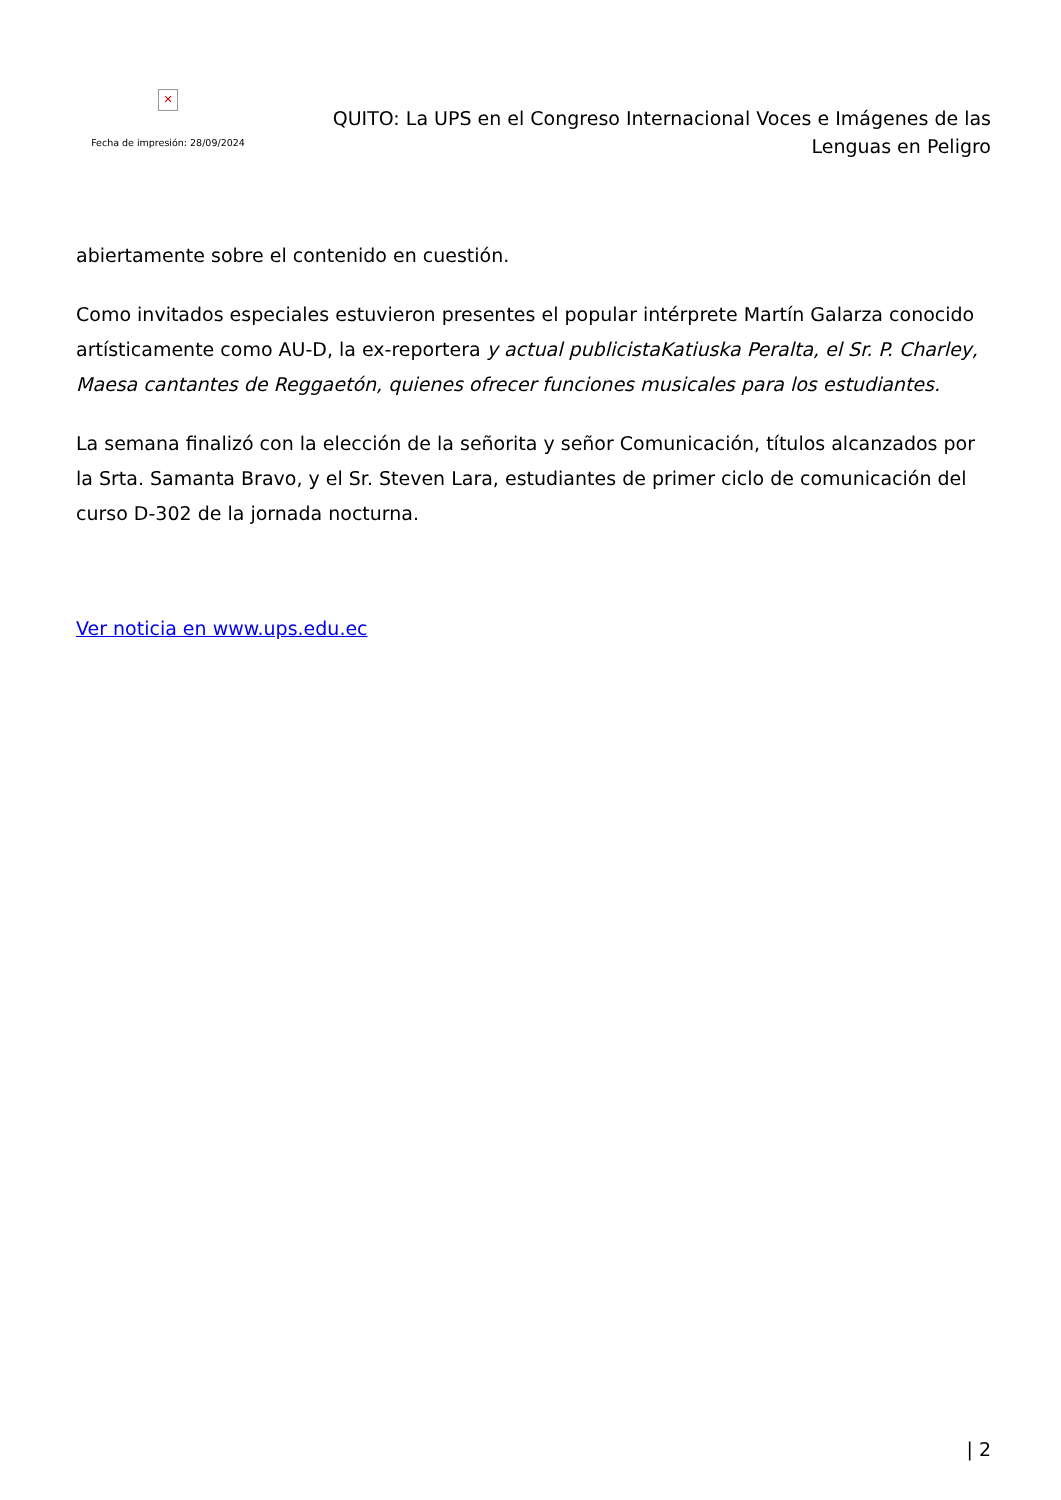✕
Fecha de impresión: 28/09/2024
QUITO: La UPS en el Congreso Internacional Voces e Imágenes de las Lenguas en Peligro
abiertamente sobre el contenido en cuestión.
Como invitados especiales estuvieron presentes el popular intérprete Martín Galarza conocido artísticamente como AU-D, la ex-reportera y actual publicistaKatiuska Peralta, el Sr. P. Charley, Maesa cantantes de Reggaetón, quienes ofrecer funciones musicales para los estudiantes.
La semana finalizó con la elección de la señorita y señor Comunicación, títulos alcanzados por la Srta. Samanta Bravo, y el Sr. Steven Lara, estudiantes de primer ciclo de comunicación del curso D-302 de la jornada nocturna.
Ver noticia en www.ups.edu.ec
| 2